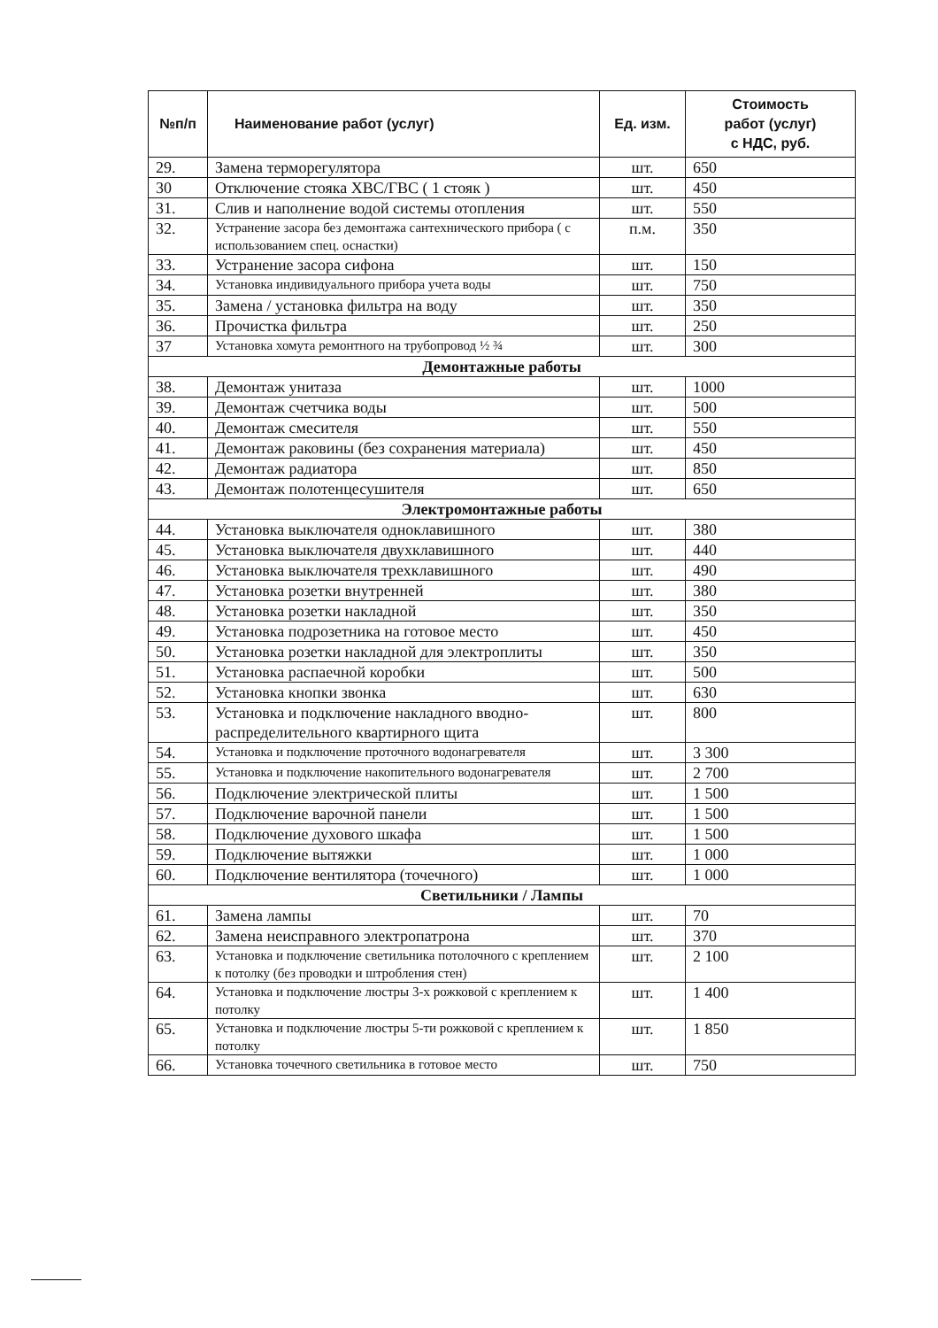| №п/п | Наименование работ (услуг) | Ед. изм. | Стоимость работ (услуг) с НДС, руб. |
| --- | --- | --- | --- |
| 29. | Замена терморегулятора | шт. | 650 |
| 30 | Отключение стояка ХВС/ГВС ( 1 стояк ) | шт. | 450 |
| 31. | Слив и наполнение водой системы отопления | шт. | 550 |
| 32. | Устранение засора без демонтажа сантехнического прибора ( с использованием спец. оснастки) | п.м. | 350 |
| 33. | Устранение засора сифона | шт. | 150 |
| 34. | Установка индивидуального прибора учета воды | шт. | 750 |
| 35. | Замена / установка фильтра на воду | шт. | 350 |
| 36. | Прочистка фильтра | шт. | 250 |
| 37 | Установка хомута ремонтного на трубопровод ½ ¾ | шт. | 300 |
| Демонтажные работы | | | |
| 38. | Демонтаж унитаза | шт. | 1000 |
| 39. | Демонтаж счетчика воды | шт. | 500 |
| 40. | Демонтаж смесителя | шт. | 550 |
| 41. | Демонтаж раковины (без сохранения материала) | шт. | 450 |
| 42. | Демонтаж радиатора | шт. | 850 |
| 43. | Демонтаж полотенцесушителя | шт. | 650 |
| Электромонтажные работы | | | |
| 44. | Установка выключателя одноклавишного | шт. | 380 |
| 45. | Установка выключателя двухклавишного | шт. | 440 |
| 46. | Установка выключателя трехклавишного | шт. | 490 |
| 47. | Установка розетки внутренней | шт. | 380 |
| 48. | Установка розетки накладной | шт. | 350 |
| 49. | Установка подрозетника на готовое место | шт. | 450 |
| 50. | Установка розетки накладной для электроплиты | шт. | 350 |
| 51. | Установка распаечной коробки | шт. | 500 |
| 52. | Установка кнопки звонка | шт. | 630 |
| 53. | Установка и подключение накладного вводно-распределительного квартирного щита | шт. | 800 |
| 54. | Установка и подключение проточного водонагревателя | шт. | 3 300 |
| 55. | Установка и подключение накопительного водонагревателя | шт. | 2 700 |
| 56. | Подключение электрической плиты | шт. | 1 500 |
| 57. | Подключение варочной панели | шт. | 1 500 |
| 58. | Подключение духового шкафа | шт. | 1 500 |
| 59. | Подключение вытяжки | шт. | 1 000 |
| 60. | Подключение вентилятора (точечного) | шт. | 1 000 |
| Светильники / Лампы | | | |
| 61. | Замена лампы | шт. | 70 |
| 62. | Замена неисправного электропатрона | шт. | 370 |
| 63. | Установка и подключение светильника потолочного с креплением к потолку (без проводки и штробления стен) | шт. | 2 100 |
| 64. | Установка и подключение люстры 3-х рожковой с креплением к потолку | шт. | 1 400 |
| 65. | Установка и подключение люстры 5-ти рожковой с креплением к потолку | шт. | 1 850 |
| 66. | Установка точечного светильника в готовое место | шт. | 750 |